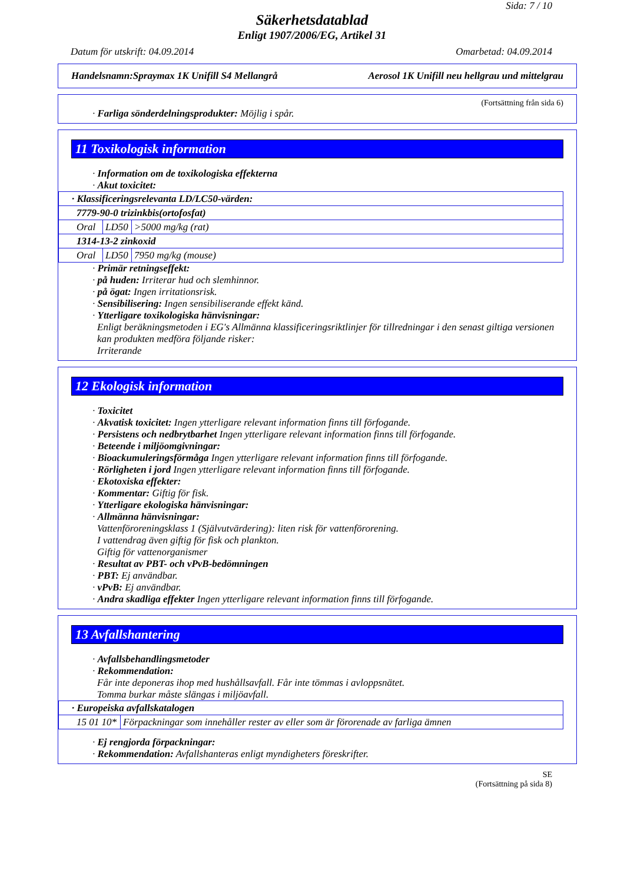Sida: 7 / 10
Säkerhetsdatablad
Enligt 1907/2006/EG, Artikel 31
Datum för utskrift: 04.09.2014 Omarbetad: 04.09.2014
Handelsnamn:Spraymax 1K Unifill S4 Mellangrå Aerosol 1K Unifill neu hellgrau und mittelgrau
(Fortsättning från sida 6)
· Farliga sönderdelningsprodukter: Möjlig i spår.
11 Toxikologisk information
· Information om de toxikologiska effekterna
· Akut toxicitet:
| · Klassificeringsrelevanta LD/LC50-värden: | | |
| 7779-90-0 trizinkbis(ortofosfat) | | |
| Oral | LD50 | >5000 mg/kg (rat) |
| 1314-13-2 zinkoxid | | |
| Oral | LD50 | 7950 mg/kg (mouse) |
· Primär retningseffekt:
· på huden: Irriterar hud och slemhinnor.
· på ögat: Ingen irritationsrisk.
· Sensibilisering: Ingen sensibiliserande effekt känd.
· Ytterligare toxikologiska hänvisningar:
Enligt beräkningsmetoden i EG's Allmänna klassificeringsriktlinjer för tillredningar i den senast giltiga versionen kan produkten medföra följande risker:
Irriterande
12 Ekologisk information
· Toxicitet
· Akvatisk toxicitet: Ingen ytterligare relevant information finns till förfogande.
· Persistens och nedbrytbarhet Ingen ytterligare relevant information finns till förfogande.
· Beteende i miljöomgivningar:
· Bioackumuleringsförmåga Ingen ytterligare relevant information finns till förfogande.
· Rörligheten i jord Ingen ytterligare relevant information finns till förfogande.
· Ekotoxiska effekter:
· Kommentar: Giftig för fisk.
· Ytterligare ekologiska hänvisningar:
· Allmänna hänvisningar:
Vattenföroreningsklass 1 (Självutvärdering): liten risk för vattenförorening.
I vattendrag även giftig för fisk och plankton.
Giftig för vattenorganismer
· Resultat av PBT- och vPvB-bedömningen
· PBT: Ej användbar.
· vPvB: Ej användbar.
· Andra skadliga effekter Ingen ytterligare relevant information finns till förfogande.
13 Avfallshantering
· Avfallsbehandlingsmetoder
· Rekommendation:
Får inte deponeras ihop med hushållsavfall. Får inte tömmas i avloppsnätet.
Tomma burkar måste slängas i miljöavfall.
| · Europeiska avfallskatalogen | |
| 15 01 10* | Förpackningar som innehåller rester av eller som är förorenade av farliga ämnen |
· Ej rengjorda förpackningar:
· Rekommendation: Avfallshanteras enligt myndigheters föreskrifter.
SE
(Fortsättning på sida 8)